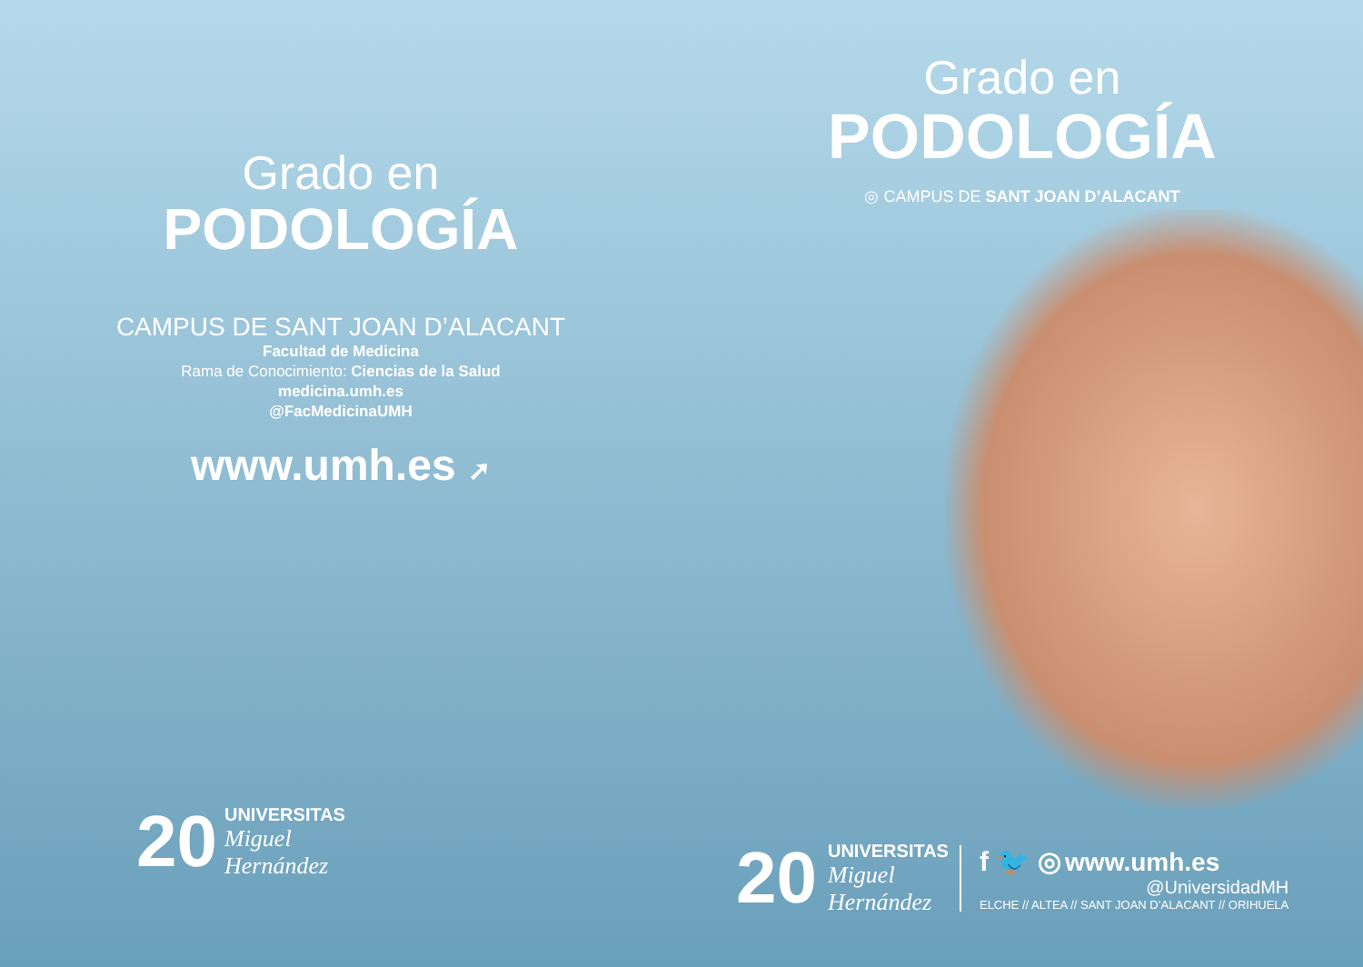Grado en
PODOLOGÍA
CAMPUS DE SANT JOAN D’ALACANT
Facultad de Medicina
Rama de Conocimiento: Ciencias de la Salud
medicina.umh.es
@FacMedicinaUMH
www.umh.es ➚
20
UNIVERSITAS
Miguel
Hernández
Grado en
PODOLOGÍA
◎ CAMPUS DE SANT JOAN D’ALACANT
20
UNIVERSITAS
Miguel
Hernández
f 🐦 ◎ www.umh.es
@UniversidadMH
ELCHE // ALTEA // SANT JOAN D’ALACANT // ORIHUELA